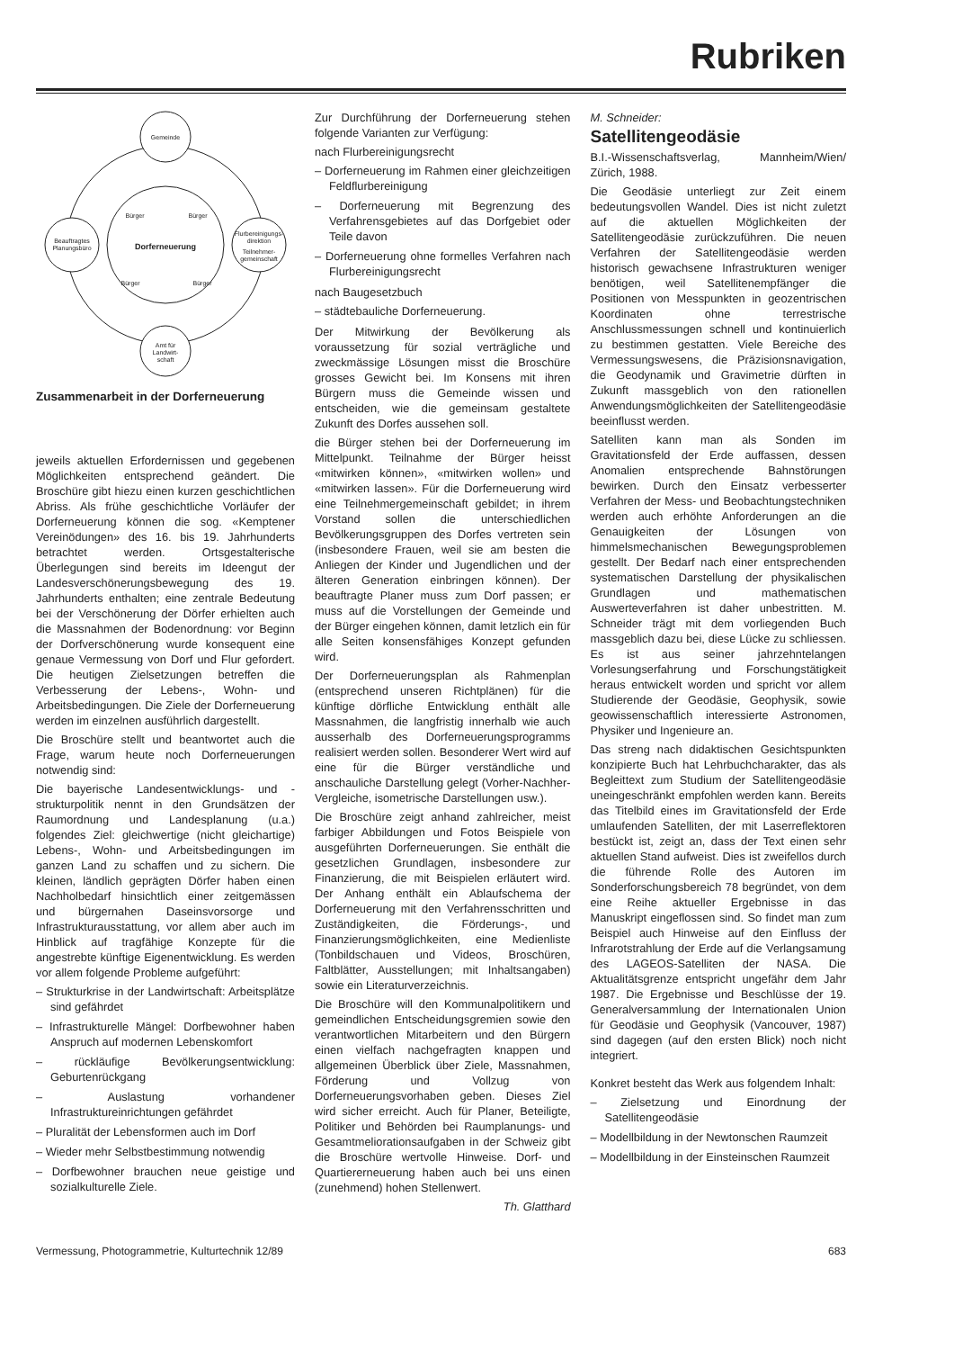Rubriken
Gemeinde
Beauftragtes
Planungsbüro
Flurbereinigungs-
direktion
Teilnehmer-
gemeinschaft
Amt für
Landwirt-
schaft
Dorferneuerung
Bürger
Bürger
Bürger
Bürger
Zusammenarbeit in der Dorferneuerung
jeweils aktuellen Erfordernissen und gegebenen Möglichkeiten entsprechend geändert. Die Broschüre gibt hiezu einen kurzen geschichtlichen Abriss. Als frühe geschichtliche Vorläufer der Dorferneuerung können die sog. «Kemptener Vereinödungen» des 16. bis 19. Jahrhunderts betrachtet werden. Ortsgestalterische Überlegungen sind bereits im Ideengut der Landesverschönerungsbewegung des 19. Jahrhunderts enthalten; eine zentrale Bedeutung bei der Verschönerung der Dörfer erhielten auch die Massnahmen der Bodenordnung: vor Beginn der Dorfverschönerung wurde konsequent eine genaue Vermessung von Dorf und Flur gefordert. Die heutigen Zielsetzungen betreffen die Verbesserung der Lebens-, Wohn- und Arbeitsbedingungen. Die Ziele der Dorferneuerung werden im einzelnen ausführlich dargestellt.
Die Broschüre stellt und beantwortet auch die Frage, warum heute noch Dorferneuerungen notwendig sind:
Die bayerische Landesentwicklungs- und -strukturpolitik nennt in den Grundsätzen der Raumordnung und Landesplanung (u.a.) folgendes Ziel: gleichwertige (nicht gleichartige) Lebens-, Wohn- und Arbeitsbedingungen im ganzen Land zu schaffen und zu sichern. Die kleinen, ländlich geprägten Dörfer haben einen Nachholbedarf hinsichtlich einer zeitgemässen und bürgernahen Daseinsvorsorge und Infrastrukturausstattung, vor allem aber auch im Hinblick auf tragfähige Konzepte für die angestrebte künftige Eigenentwicklung. Es werden vor allem folgende Probleme aufgeführt:
– Strukturkrise in der Landwirtschaft: Arbeitsplätze sind gefährdet
– Infrastrukturelle Mängel: Dorfbewohner haben Anspruch auf modernen Lebenskomfort
– rückläufige Bevölkerungsentwicklung: Geburtenrückgang
– Auslastung vorhandener Infrastruktureinrichtungen gefährdet
– Pluralität der Lebensformen auch im Dorf
– Wieder mehr Selbstbestimmung notwendig
– Dorfbewohner brauchen neue geistige und sozialkulturelle Ziele.
Zur Durchführung der Dorferneuerung stehen folgende Varianten zur Verfügung:
nach Flurbereinigungsrecht
– Dorferneuerung im Rahmen einer gleichzeitigen Feldflurbereinigung
– Dorferneuerung mit Begrenzung des Verfahrensgebietes auf das Dorfgebiet oder Teile davon
– Dorferneuerung ohne formelles Verfahren nach Flurbereinigungsrecht
nach Baugesetzbuch
– städtebauliche Dorferneuerung.
Der Mitwirkung der Bevölkerung als voraussetzung für sozial verträgliche und zweckmässige Lösungen misst die Broschüre grosses Gewicht bei. Im Konsens mit ihren Bürgern muss die Gemeinde wissen und entscheiden, wie die gemeinsam gestaltete Zukunft des Dorfes aussehen soll.
die Bürger stehen bei der Dorferneuerung im Mittelpunkt. Teilnahme der Bürger heisst «mitwirken können», «mitwirken wollen» und «mitwirken lassen». Für die Dorferneuerung wird eine Teilnehmergemeinschaft gebildet; in ihrem Vorstand sollen die unterschiedlichen Bevölkerungsgruppen des Dorfes vertreten sein (insbesondere Frauen, weil sie am besten die Anliegen der Kinder und Jugendlichen und der älteren Generation einbringen können). Der beauftragte Planer muss zum Dorf passen; er muss auf die Vorstellungen der Gemeinde und der Bürger eingehen können, damit letzlich ein für alle Seiten konsensfähiges Konzept gefunden wird.
Der Dorferneuerungsplan als Rahmenplan (entsprechend unseren Richtplänen) für die künftige dörfliche Entwicklung enthält alle Massnahmen, die langfristig innerhalb wie auch ausserhalb des Dorferneuerungsprogramms realisiert werden sollen. Besonderer Wert wird auf eine für die Bürger verständliche und anschauliche Darstellung gelegt (Vorher-Nachher-Vergleiche, isometrische Darstellungen usw.).
Die Broschüre zeigt anhand zahlreicher, meist farbiger Abbildungen und Fotos Beispiele von ausgeführten Dorferneuerungen. Sie enthält die gesetzlichen Grundlagen, insbesondere zur Finanzierung, die mit Beispielen erläutert wird. Der Anhang enthält ein Ablaufschema der Dorferneuerung mit den Verfahrensschritten und Zuständigkeiten, die Förderungs-, und Finanzierungsmöglichkeiten, eine Medienliste (Tonbildschauen und Videos, Broschüren, Faltblätter, Ausstellungen; mit Inhaltsangaben) sowie ein Literaturverzeichnis.
Die Broschüre will den Kommunalpolitikern und gemeindlichen Entscheidungsgremien sowie den verantwortlichen Mitarbeitern und den Bürgern einen vielfach nachgefragten knappen und allgemeinen Überblick über Ziele, Massnahmen, Förderung und Vollzug von Dorferneuerungsvorhaben geben. Dieses Ziel wird sicher erreicht. Auch für Planer, Beteiligte, Politiker und Behörden bei Raumplanungs- und Gesamtmeliorationsaufgaben in der Schweiz gibt die Broschüre wertvolle Hinweise. Dorf- und Quartiererneuerung haben auch bei uns einen (zunehmend) hohen Stellenwert.
Th. Glatthard
M. Schneider:
Satellitengeodäsie
B.I.-Wissenschaftsverlag, Mannheim/Wien/ Zürich, 1988.
Die Geodäsie unterliegt zur Zeit einem bedeutungsvollen Wandel. Dies ist nicht zuletzt auf die aktuellen Möglichkeiten der Satellitengeodäsie zurückzuführen. Die neuen Verfahren der Satellitengeodäsie werden historisch gewachsene Infrastrukturen weniger benötigen, weil Satellitenempfänger die Positionen von Messpunkten in geozentrischen Koordinaten ohne terrestrische Anschlussmessungen schnell und kontinuierlich zu bestimmen gestatten. Viele Bereiche des Vermessungswesens, die Präzisionsnavigation, die Geodynamik und Gravimetrie dürften in Zukunft massgeblich von den rationellen Anwendungsmöglichkeiten der Satellitengeodäsie beeinflusst werden.
Satelliten kann man als Sonden im Gravitationsfeld der Erde auffassen, dessen Anomalien entsprechende Bahnstörungen bewirken. Durch den Einsatz verbesserter Verfahren der Mess- und Beobachtungstechniken werden auch erhöhte Anforderungen an die Genauigkeiten der Lösungen von himmelsmechanischen Bewegungsproblemen gestellt. Der Bedarf nach einer entsprechenden systematischen Darstellung der physikalischen Grundlagen und mathematischen Auswerteverfahren ist daher unbestritten. M. Schneider trägt mit dem vorliegenden Buch massgeblich dazu bei, diese Lücke zu schliessen. Es ist aus seiner jahrzehntelangen Vorlesungserfahrung und Forschungstätigkeit heraus entwickelt worden und spricht vor allem Studierende der Geodäsie, Geophysik, sowie geowissenschaftlich interessierte Astronomen, Physiker und Ingenieure an.
Das streng nach didaktischen Gesichtspunkten konzipierte Buch hat Lehrbuchcharakter, das als Begleittext zum Studium der Satellitengeodäsie uneingeschränkt empfohlen werden kann. Bereits das Titelbild eines im Gravitationsfeld der Erde umlaufenden Satelliten, der mit Laserreflektoren bestückt ist, zeigt an, dass der Text einen sehr aktuellen Stand aufweist. Dies ist zweifellos durch die führende Rolle des Autoren im Sonderforschungsbereich 78 begründet, von dem eine Reihe aktueller Ergebnisse in das Manuskript eingeflossen sind. So findet man zum Beispiel auch Hinweise auf den Einfluss der Infrarotstrahlung der Erde auf die Verlangsamung des LAGEOS-Satelliten der NASA. Die Aktualitätsgrenze entspricht ungefähr dem Jahr 1987. Die Ergebnisse und Beschlüsse der 19. Generalversammlung der Internationalen Union für Geodäsie und Geophysik (Vancouver, 1987) sind dagegen (auf den ersten Blick) noch nicht integriert.
Konkret besteht das Werk aus folgendem Inhalt:
– Zielsetzung und Einordnung der Satellitengeodäsie
– Modellbildung in der Newtonschen Raumzeit
– Modellbildung in der Einsteinschen Raumzeit
Vermessung, Photogrammetrie, Kulturtechnik 12/89 683